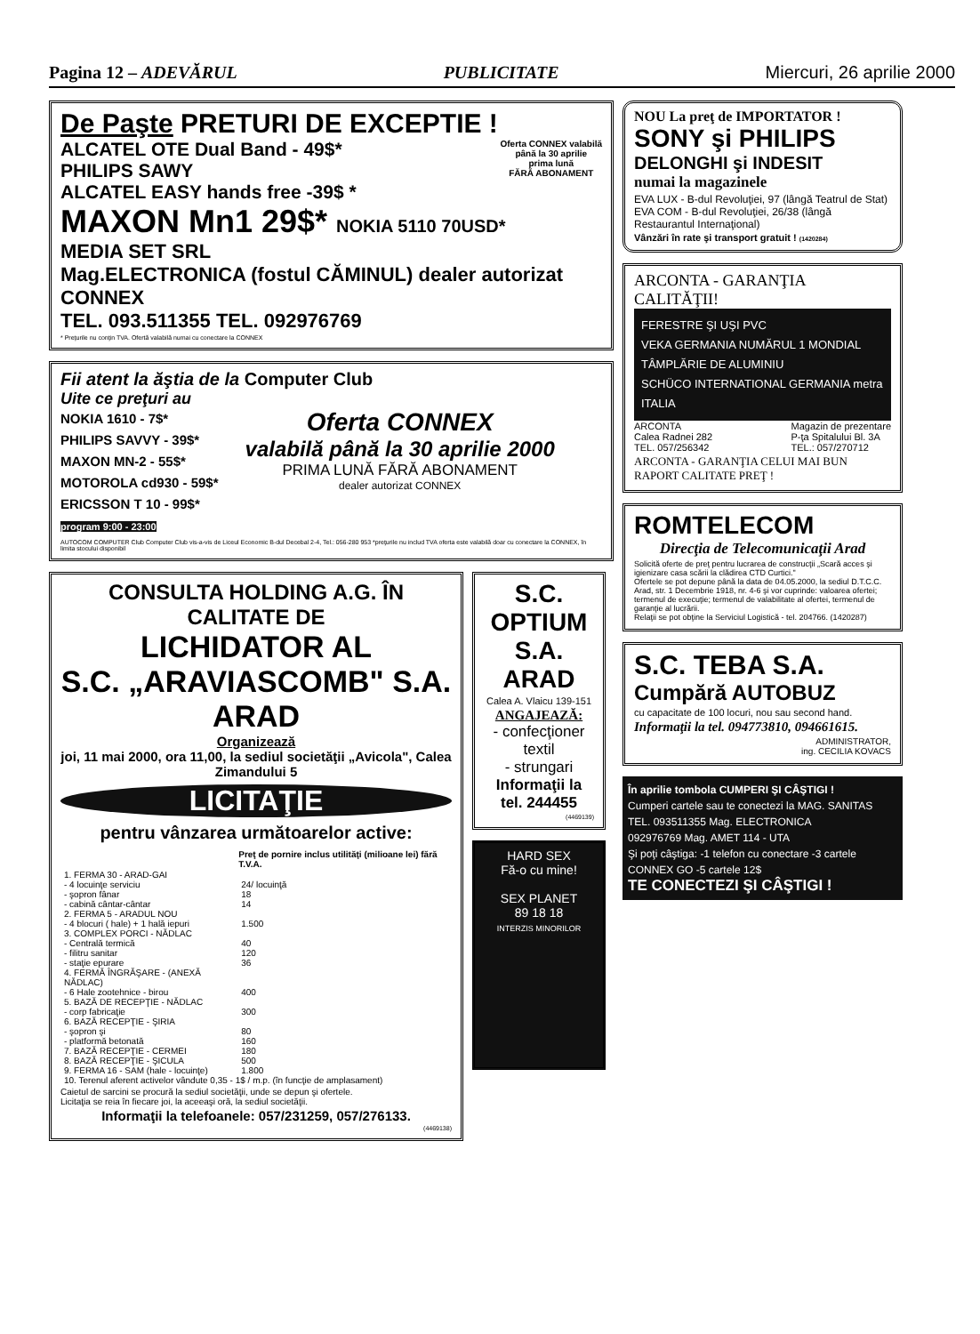Pagina 12 – ADEVĂRUL PUBLICITATE Miercuri, 26 aprilie 2000
De Paşte PRETURI DE EXCEPTIE !
ALCATEL OTE Dual Band - 49$*
PHILIPS SAWY
ALCATEL EASY hands free -39$ *
Oferta CONNEX valabilă
până la 30 aprilie
prima lună
FĂRĂ ABONAMENT
MAXON Mn1 29$* NOKIA 5110 70USD*
MEDIA SET SRL
Mag.ELECTRONICA (fostul CĂMINUL) dealer autorizat CONNEX
TEL. 093.511355 TEL. 092976769
* Preţurile nu conţin TVA. Ofertă valabilă numai cu conectare la CONNEX
Fii atent la ăştia de la Computer Club
Uite ce preţuri au
NOKIA 1610 - 7$*
PHILIPS SAVVY - 39$*
MAXON MN-2 - 55$*
MOTOROLA cd930 - 59$*
ERICSSON T 10 - 99$*
program 9:00 - 23:00
Oferta CONNEX
valabilă până la 30 aprilie 2000
PRIMA LUNĂ FĂRĂ ABONAMENT
dealer autorizat CONNEX
AUTOCOM COMPUTER Club Computer Club vis-a-vis de Liceul Economic B-dul Decebal 2-4, Tel.: 056-280 953 *preţurile nu includ TVA oferta este valabilă doar cu conectare la CONNEX, în limita stocului disponibil
CONSULTA HOLDING A.G. ÎN CALITATE DE
LICHIDATOR AL
S.C. „ARAVIASCOMB" S.A. ARAD
Organizează
joi, 11 mai 2000, ora 11,00, la sediul societăţii „Avicola", Calea Zimandului 5
LICITAŢIE
pentru vânzarea următoarelor active:
| | Preţ de pornire inclus utilităţi (milioane lei) fără T.V.A. |
| --- | --- |
| 1. FERMA 30 - ARAD-GAI | |
| - 4 locuinţe serviciu | 24/ locuinţă |
| - şopron fânar | 18 |
| - cabină cântar-cântar | 14 |
| 2. FERMA 5 - ARADUL NOU | |
| - 4 blocuri ( hale) + 1 hală iepuri | 1.500 |
| 3. COMPLEX PORCI - NĂDLAC | |
| - Centrală termică | 40 |
| - filitru sanitar | 120 |
| - staţie epurare | 36 |
| 4. FERMĂ ÎNGRĂŞARE - (ANEXĂ NĂDLAC) | |
| - 6 Hale zootehnice - birou | 400 |
| 5. BAZĂ DE RECEPŢIE - NĂDLAC | |
| - corp fabricaţie | 300 |
| 6. BAZĂ RECEPŢIE - ŞIRIA | |
| - şopron şi | 80 |
| - platformă betonată | 160 |
| 7. BAZĂ RECEPŢIE - CERMEI | 180 |
| 8. BAZĂ RECEPŢIE - ŞICULA | 500 |
| 9. FERMA 16 - SAM (hale - locuinţe) | 1.800 |
| 10. Terenul aferent activelor vândute 0,35 - 1$ / m.p. (în funcţie de amplasament) | |
Caietul de sarcini se procură la sediul societăţii, unde se depun şi ofertele.
Licitaţia se reia în fiecare joi, la aceeaşi oră, la sediul societăţii.
Informaţii la telefoanele: 057/231259, 057/276133.
(4469138)
S.C.
OPTIUM
S.A.
ARAD
Calea A. Vlaicu 139-151
ANGAJEAZĂ:
- confecţioner textil
- strungari
Informaţii la tel. 244455
(4469139)
HARD SEX
Fă-o cu mine!
SEX PLANET
89 18 18
INTERZIS MINORILOR
NOU La preţ de IMPORTATOR !
SONY şi PHILIPS
DELONGHI şi INDESIT
numai la magazinele
EVA LUX - B-dul Revoluţiei, 97 (lângă Teatrul de Stat)
EVA COM - B-dul Revoluţiei, 26/38 (lângă Restaurantul Internaţional)
Vânzări în rate şi transport gratuit ! (1420284)
ARCONTA - GARANŢIA CALITĂŢII!
FERESTRE ŞI UŞI PVC
VEKA GERMANIA NUMĂRUL 1 MONDIAL
TÂMPLĂRIE DE ALUMINIU
SCHÜCO INTERNATIONAL GERMANIA metra ITALIA
ARCONTA
Calea Radnei 282
TEL. 057/256342 Magazin de prezentare
P-ţa Spitalului Bl. 3A
TEL.: 057/270712
ARCONTA - GARANŢIA CELUI MAI BUN RAPORT CALITATE PREŢ !
ROMTELECOM
Direcţia de Telecomunicaţii Arad
Solicită oferte de preţ pentru lucrarea de construcţii „Scară acces şi igienizare casa scării la clădirea CTD Curtici."
Ofertele se pot depune până la data de 04.05.2000, la sediul D.T.C.C. Arad, str. 1 Decembrie 1918, nr. 4-6 şi vor cuprinde: valoarea ofertei; termenul de execuţie; termenul de valabilitate al ofertei, termenul de garanţie al lucrării.
Relaţii se pot obţine la Serviciul Logistică - tel. 204766. (1420287)
S.C. TEBA S.A.
Cumpără AUTOBUZ
cu capacitate de 100 locuri, nou sau second hand.
Informaţii la tel. 094773810, 094661615.
ADMINISTRATOR,
ing. CECILIA KOVACS
În aprilie tombola CUMPERI ŞI CÂŞTIGI !
Cumperi cartele sau te conectezi la MAG. SANITAS
TEL. 093511355 Mag. ELECTRONICA
092976769 Mag. AMET 114 - UTA
Şi poţi câştiga: -1 telefon cu conectare -3 cartele CONNEX GO -5 cartele 12$
TE CONECTEZI ŞI CÂŞTIGI !